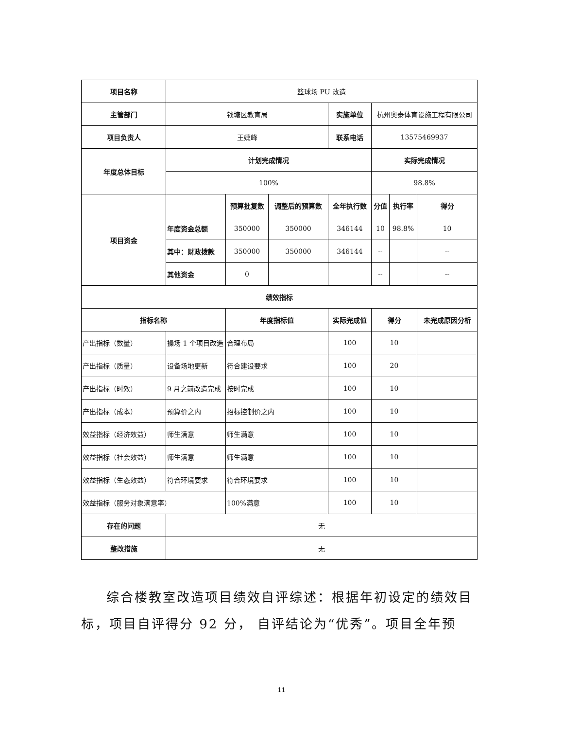| 项目名称 | 篮球场 PU 改造 | | | | | | |
| 主管部门 | 钱塘区教育局 | | | 实施单位 | 杭州奥泰体育设施工程有限公司 | | |
| 项目负责人 | 王婕峰 | | | 联系电话 | 13575469937 | | |
| 年度总体目标 | 计划完成情况 | | | | 实际完成情况 | | |
| | 100% | | | | 98.8% | | |
| 项目资金 | | 预算批复数 | 调整后的预算数 | 全年执行数 | 分值 | 执行率 | 得分 |
| | 年度资金总额 | 350000 | 350000 | 346144 | 10 | 98.8% | 10 |
| | 其中：财政拨款 | 350000 | 350000 | 346144 | -- | | -- |
| | 其他资金 | 0 | | | -- | | -- |
| 绩效指标 | | | | | | | |
| 指标名称 | | 年度指标值 | | 实际完成值 | 得分 | | 未完成原因分析 |
| 产出指标（数量） | 操场 1 个项目改造 | 合理布局 | | 100 | 10 | | |
| 产出指标（质量） | 设备场地更新 | 符合建设要求 | | 100 | 20 | | |
| 产出指标（时效） | 9 月之前改造完成 | 按时完成 | | 100 | 10 | | |
| 产出指标（成本） | 预算价之内 | 招标控制价之内 | | 100 | 10 | | |
| 效益指标（经济效益） | 师生满意 | 师生满意 | | 100 | 10 | | |
| 效益指标（社会效益） | 师生满意 | 师生满意 | | 100 | 10 | | |
| 效益指标（生态效益） | 符合环境要求 | 符合环境要求 | | 100 | 10 | | |
| 效益指标（服务对象满意率） | | 100%满意 | | 100 | 10 | | |
| 存在的问题 | 无 | | | | | | |
| 整改措施 | 无 | | | | | | |
综合楼教室改造项目绩效自评综述：根据年初设定的绩效目标，项目自评得分 92 分， 自评结论为“优秀”。项目全年预
11